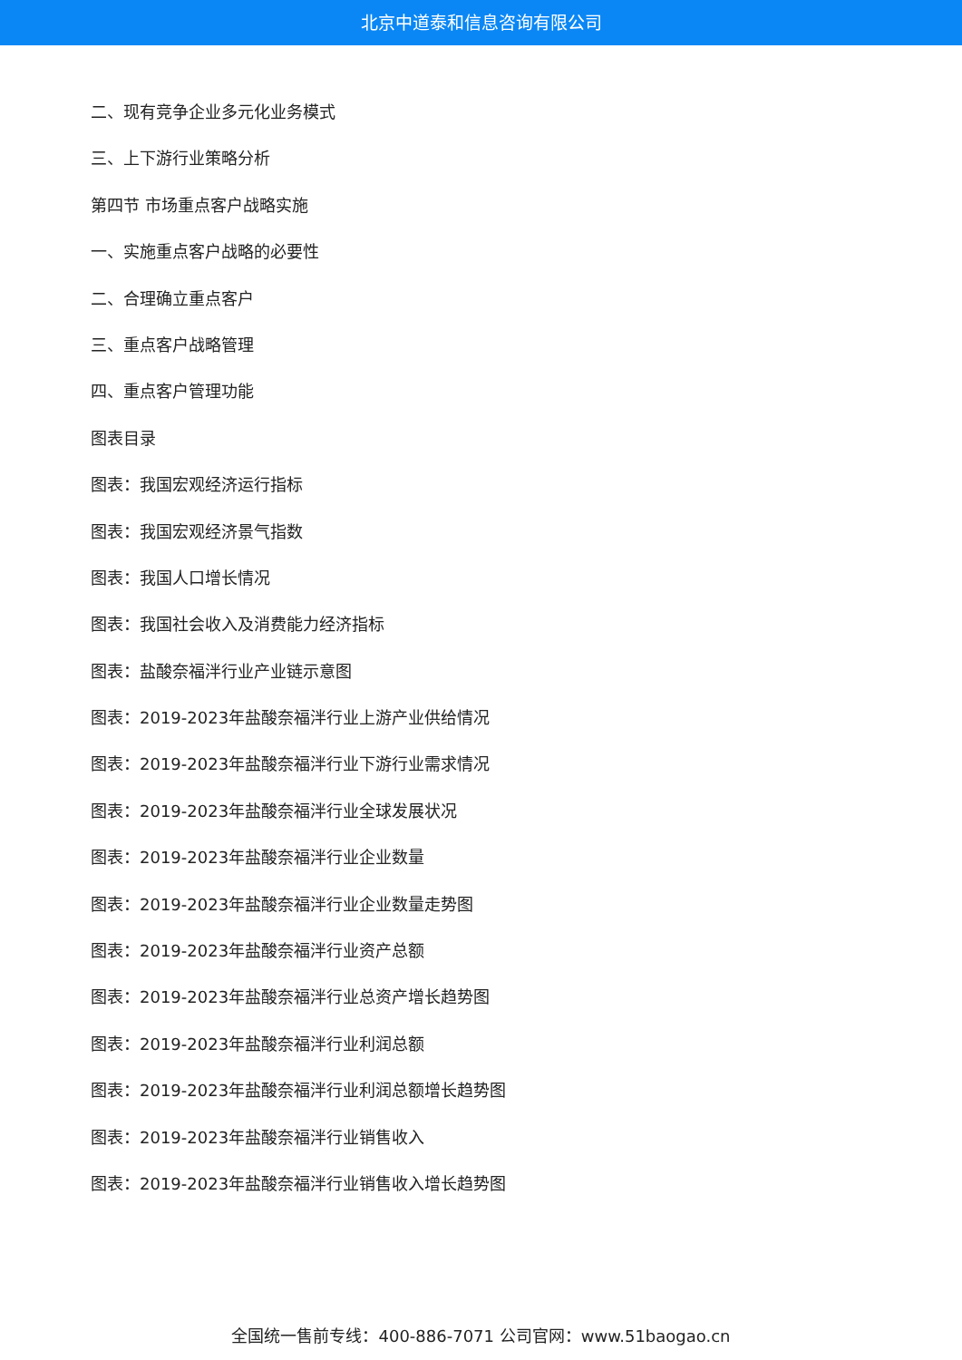北京中道泰和信息咨询有限公司
二、现有竞争企业多元化业务模式
三、上下游行业策略分析
第四节 市场重点客户战略实施
一、实施重点客户战略的必要性
二、合理确立重点客户
三、重点客户战略管理
四、重点客户管理功能
图表目录
图表：我国宏观经济运行指标
图表：我国宏观经济景气指数
图表：我国人口增长情况
图表：我国社会收入及消费能力经济指标
图表：盐酸奈福泮行业产业链示意图
图表：2019-2023年盐酸奈福泮行业上游产业供给情况
图表：2019-2023年盐酸奈福泮行业下游行业需求情况
图表：2019-2023年盐酸奈福泮行业全球发展状况
图表：2019-2023年盐酸奈福泮行业企业数量
图表：2019-2023年盐酸奈福泮行业企业数量走势图
图表：2019-2023年盐酸奈福泮行业资产总额
图表：2019-2023年盐酸奈福泮行业总资产增长趋势图
图表：2019-2023年盐酸奈福泮行业利润总额
图表：2019-2023年盐酸奈福泮行业利润总额增长趋势图
图表：2019-2023年盐酸奈福泮行业销售收入
图表：2019-2023年盐酸奈福泮行业销售收入增长趋势图
全国统一售前专线：400-886-7071 公司官网：www.51baogao.cn